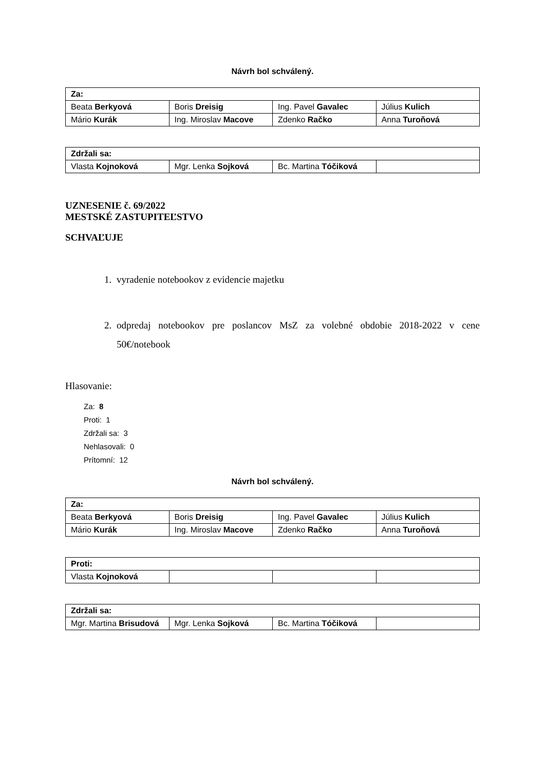Návrh bol schválený.
| Za: | | | |
| Beata Berkyová | Boris Dreisig | Ing. Pavel Gavalec | Július Kulich |
| Mário Kurák | Ing. Miroslav Macove | Zdenko Račko | Anna Turoňová |
| Zdržali sa: | | | |
| Vlasta Kojnoková | Mgr. Lenka Sojková | Bc. Martina Tóčiková | |
UZNESENIE č. 69/2022
MESTSKÉ ZASTUPITEĽSTVO
SCHVAĽUJE
1. vyradenie notebookov z evidencie majetku
2. odpredaj notebookov pre poslancov MsZ za volebné obdobie 2018-2022 v cene 50€/notebook
Hlasovanie:
Za: 8
Proti: 1
Zdržali sa: 3
Nehlasovali: 0
Prítomní: 12
Návrh bol schválený.
| Za: | | | |
| Beata Berkyová | Boris Dreisig | Ing. Pavel Gavalec | Július Kulich |
| Mário Kurák | Ing. Miroslav Macove | Zdenko Račko | Anna Turoňová |
| Proti: | | | |
| Vlasta Kojnoková | | | |
| Zdržali sa: | | | |
| Mgr. Martina Brisudová | Mgr. Lenka Sojková | Bc. Martina Tóčiková | |